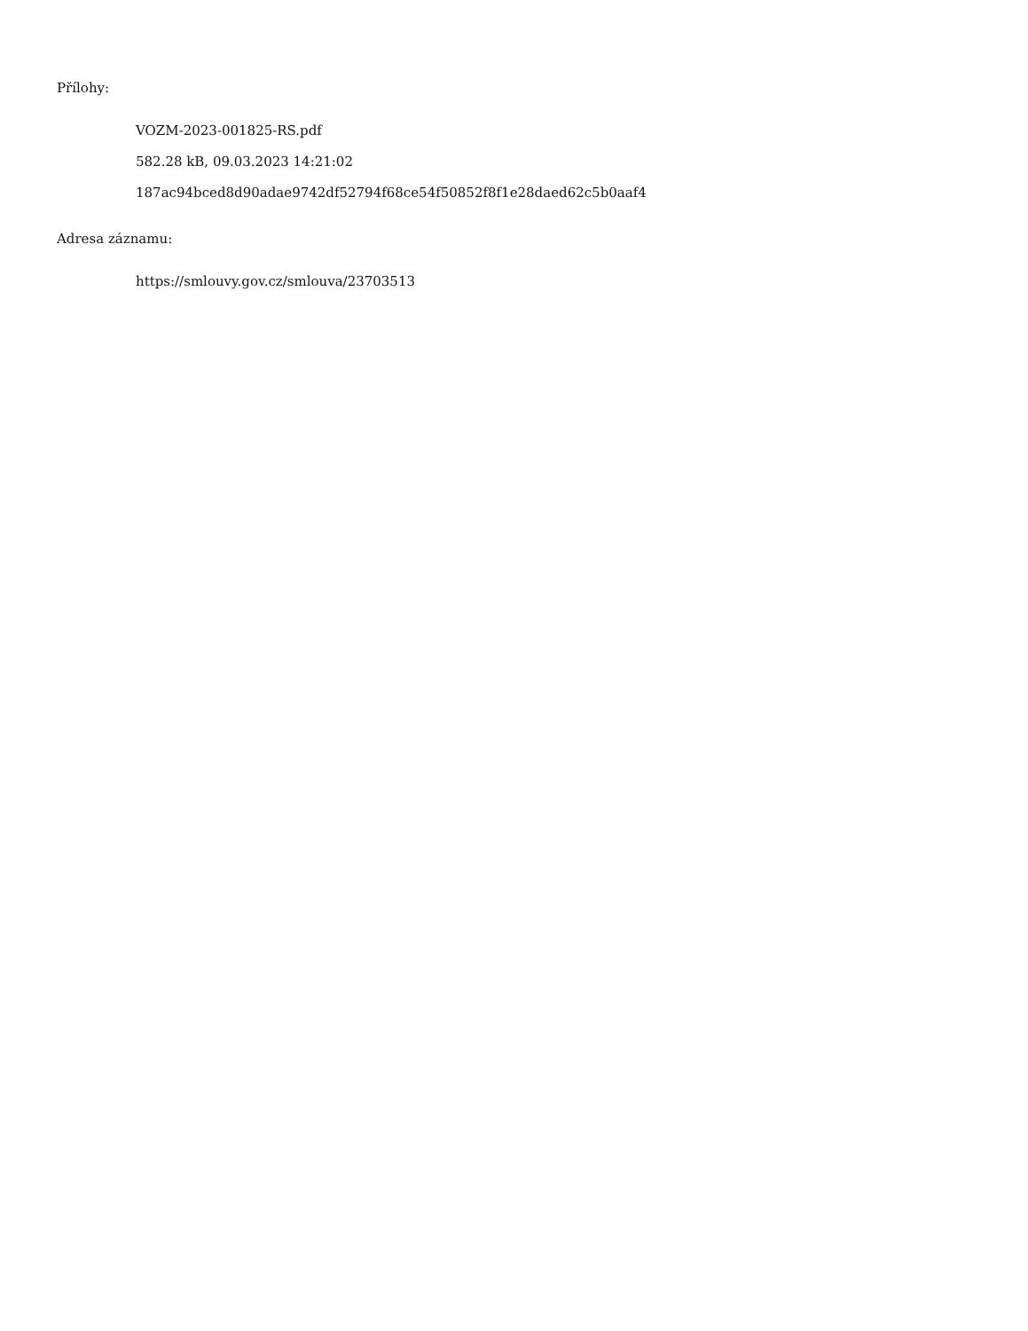Přílohy:
VOZM-2023-001825-RS.pdf
582.28 kB, 09.03.2023 14:21:02
187ac94bced8d90adae9742df52794f68ce54f50852f8f1e28daed62c5b0aaf4
Adresa záznamu:
https://smlouvy.gov.cz/smlouva/23703513